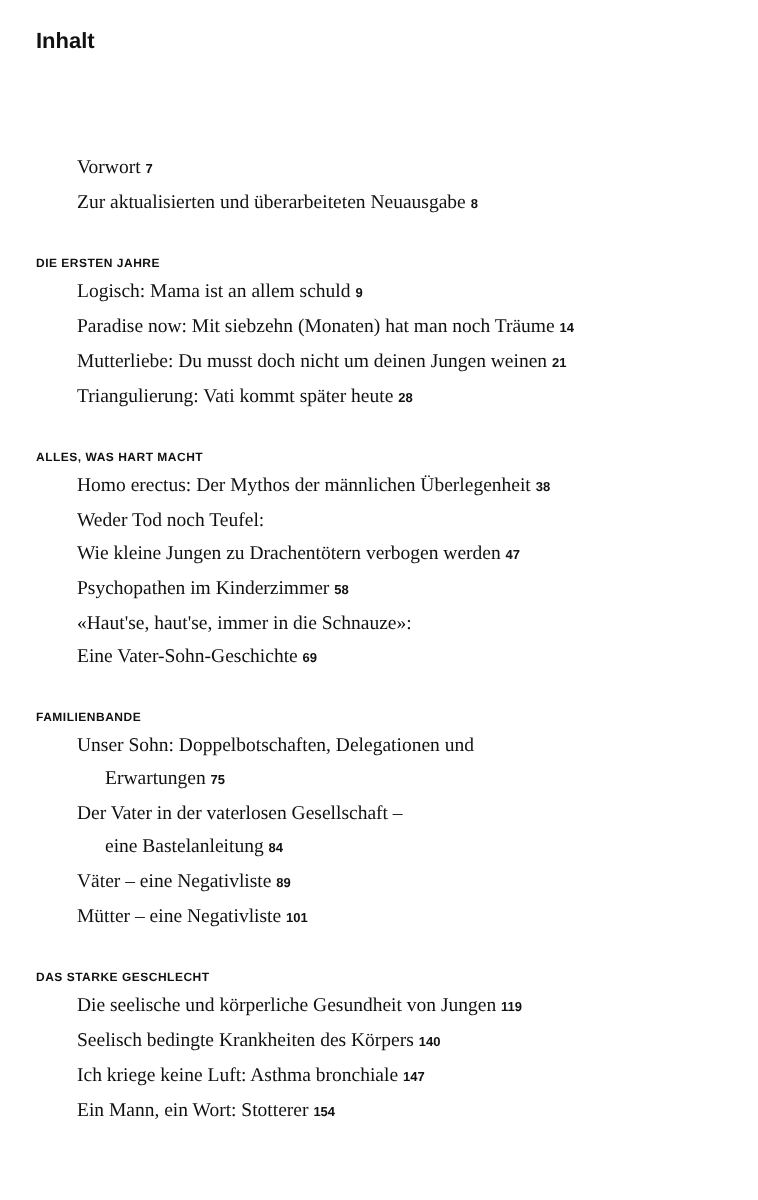Inhalt
Vorwort 7
Zur aktualisierten und überarbeiteten Neuausgabe 8
DIE ERSTEN JAHRE
Logisch: Mama ist an allem schuld 9
Paradise now: Mit siebzehn (Monaten) hat man noch Träume 14
Mutterliebe: Du musst doch nicht um deinen Jungen weinen 21
Triangulierung: Vati kommt später heute 28
ALLES, WAS HART MACHT
Homo erectus: Der Mythos der männlichen Überlegenheit 38
Weder Tod noch Teufel:
Wie kleine Jungen zu Drachentötern verbogen werden 47
Psychopathen im Kinderzimmer 58
«Haut'se, haut'se, immer in die Schnauze»:
Eine Vater-Sohn-Geschichte 69
FAMILIENBANDE
Unser Sohn: Doppelbotschaften, Delegationen und
Erwartungen 75
Der Vater in der vaterlosen Gesellschaft –
eine Bastelanleitung 84
Väter – eine Negativliste 89
Mütter – eine Negativliste 101
DAS STARKE GESCHLECHT
Die seelische und körperliche Gesundheit von Jungen 119
Seelisch bedingte Krankheiten des Körpers 140
Ich kriege keine Luft: Asthma bronchiale 147
Ein Mann, ein Wort: Stotterer 154